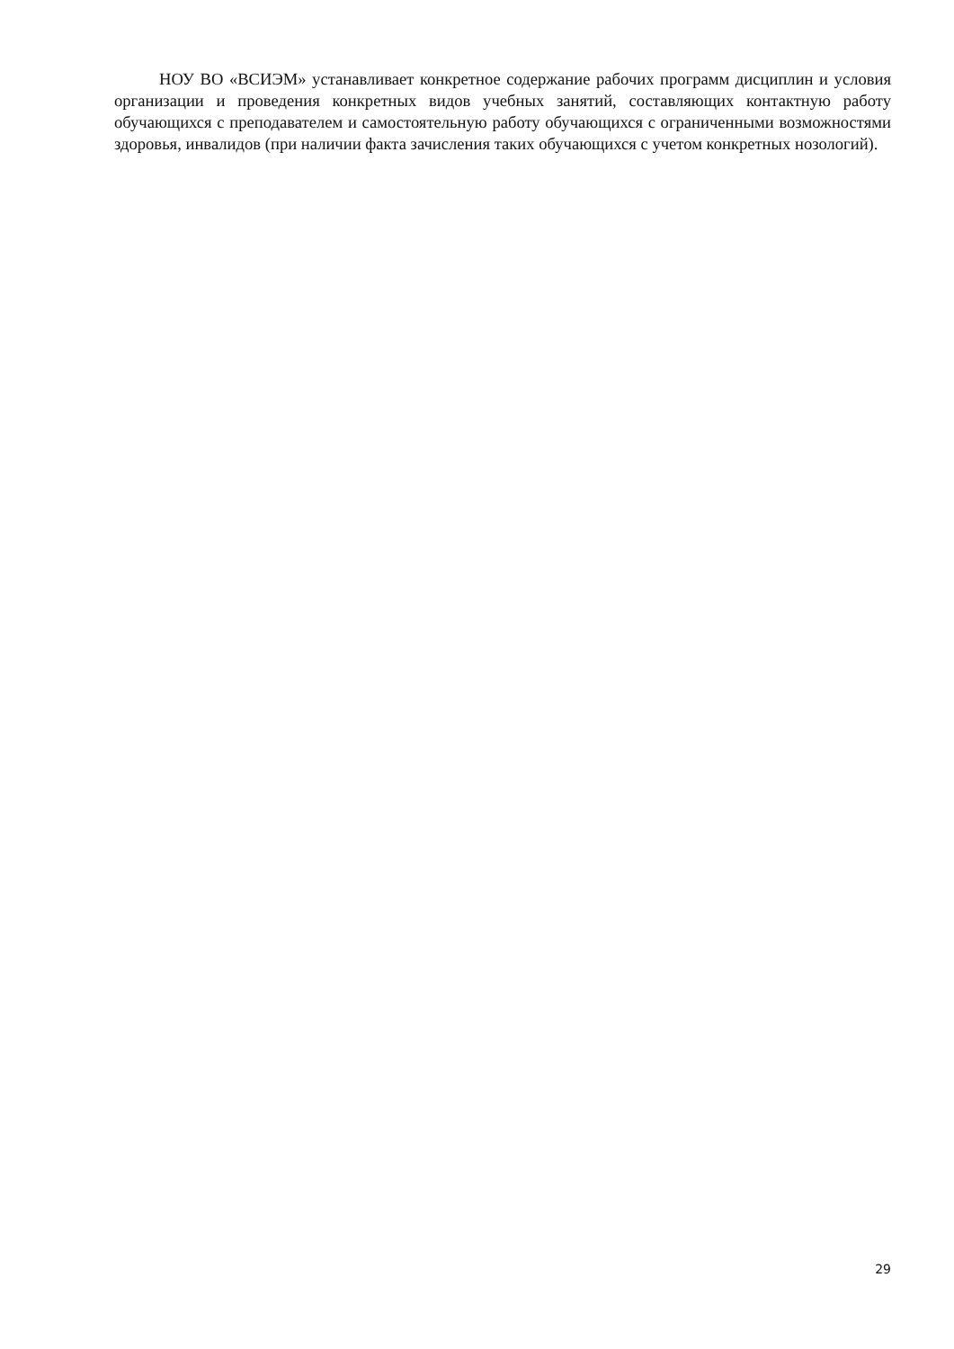НОУ ВО «ВСИЭМ» устанавливает конкретное содержание рабочих программ дисциплин и условия организации и проведения конкретных видов учебных занятий, составляющих контактную работу обучающихся с преподавателем и самостоятельную работу обучающихся с ограниченными возможностями здоровья, инвалидов (при наличии факта зачисления таких обучающихся с учетом конкретных нозологий).
29